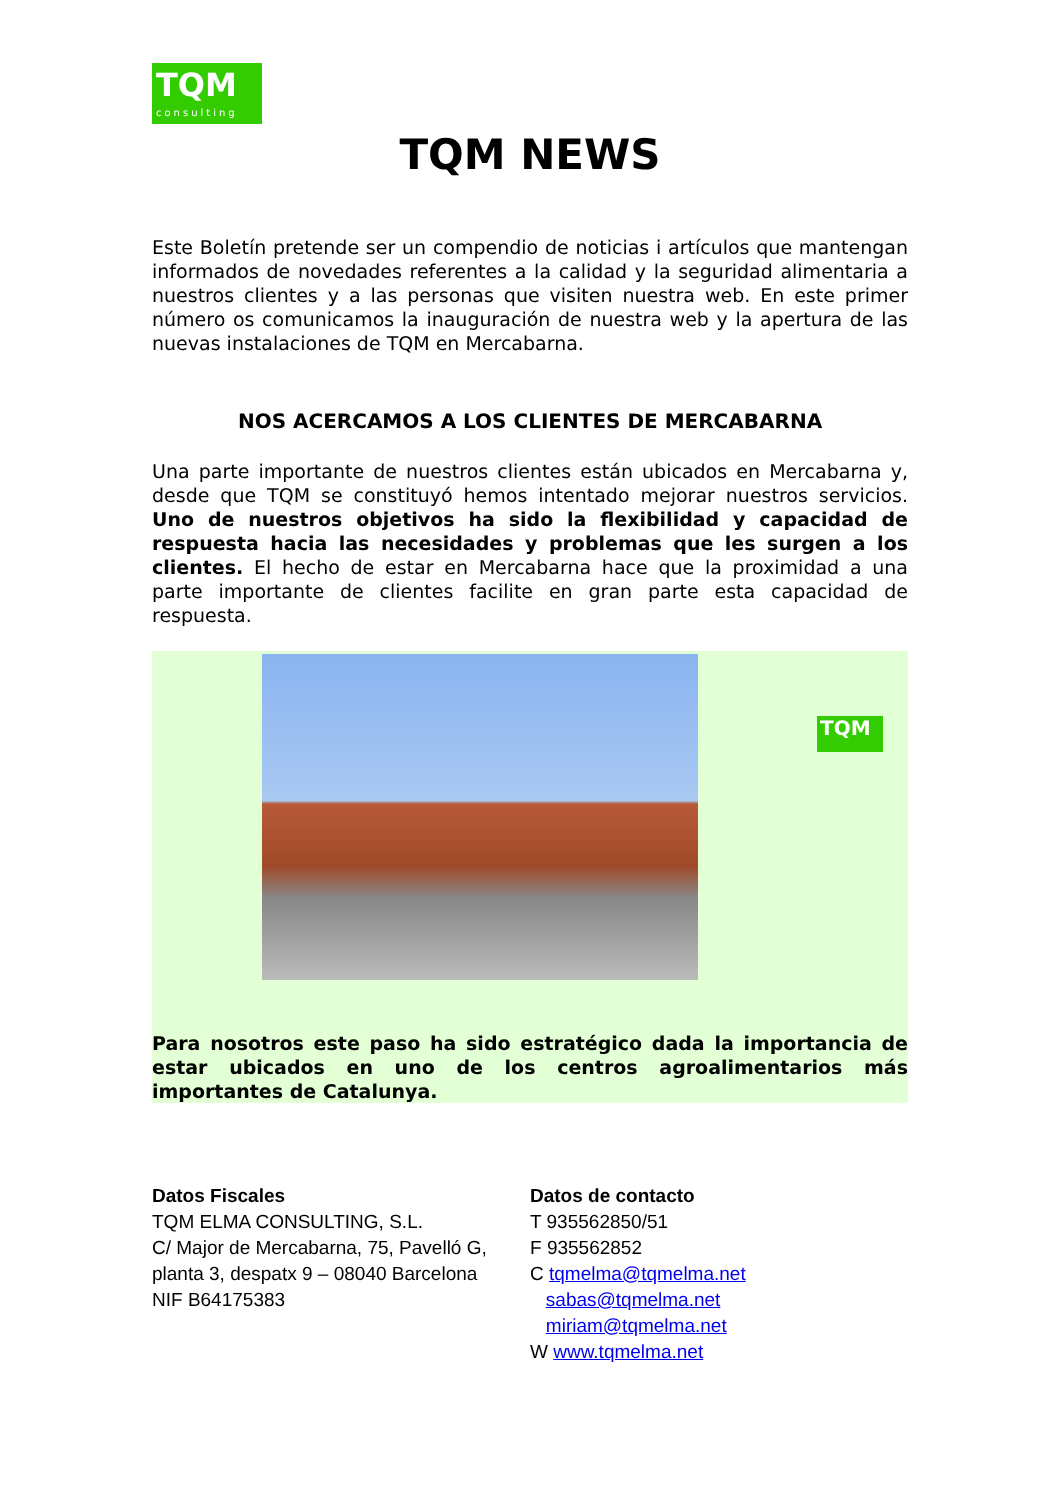TQM
consulting
TQM NEWS
Este Boletín pretende ser un compendio de noticias i artículos que mantengan informados de novedades referentes a la calidad y la seguridad alimentaria a nuestros clientes y a las personas que visiten nuestra web. En este primer número os comunicamos la inauguración de nuestra web y la apertura de las nuevas instalaciones de TQM en Mercabarna.
NOS ACERCAMOS A LOS CLIENTES DE MERCABARNA
Una parte importante de nuestros clientes están ubicados en Mercabarna y, desde que TQM se constituyó hemos intentado mejorar nuestros servicios. Uno de nuestros objetivos ha sido la flexibilidad y capacidad de respuesta hacia las necesidades y problemas que les surgen a los clientes. El hecho de estar en Mercabarna hace que la proximidad a una parte importante de clientes facilite en gran parte esta capacidad de respuesta.
TQM
Para nosotros este paso ha sido estratégico dada la importancia de estar ubicados en uno de los centros agroalimentarios más importantes de Catalunya.
Datos Fiscales
TQM ELMA CONSULTING, S.L.
C/ Major de Mercabarna, 75, Pavelló G,
planta 3, despatx 9 – 08040 Barcelona
NIF B64175383
Datos de contacto
T 935562850/51
F 935562852
C tqmelma@tqmelma.net
sabas@tqmelma.net
miriam@tqmelma.net
W www.tqmelma.net